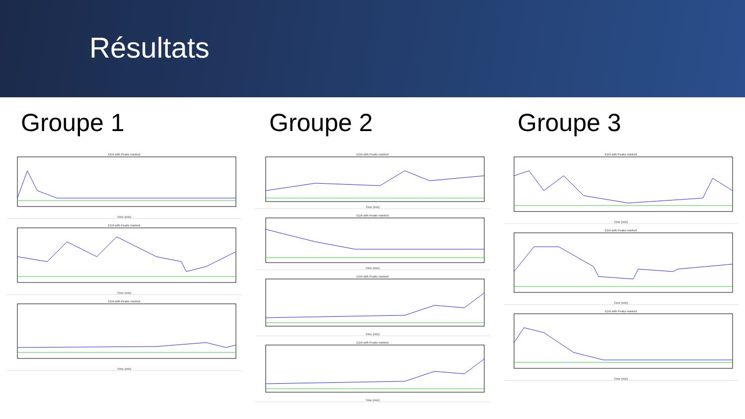Résultats
Groupe 1
EDA with Peaks markedTime (min)
EDA with Peaks markedTime (min)
EDA with Peaks markedTime (min)
Groupe 2
EDA with Peaks markedTime (min)
EDA with Peaks markedTime (min)
EDA with Peaks markedTime (min)
EDA with Peaks markedTime (min)
Groupe 3
EDA with Peaks markedTime (min)
EDA with Peaks markedTime (min)
EDA with Peaks markedTime (min)